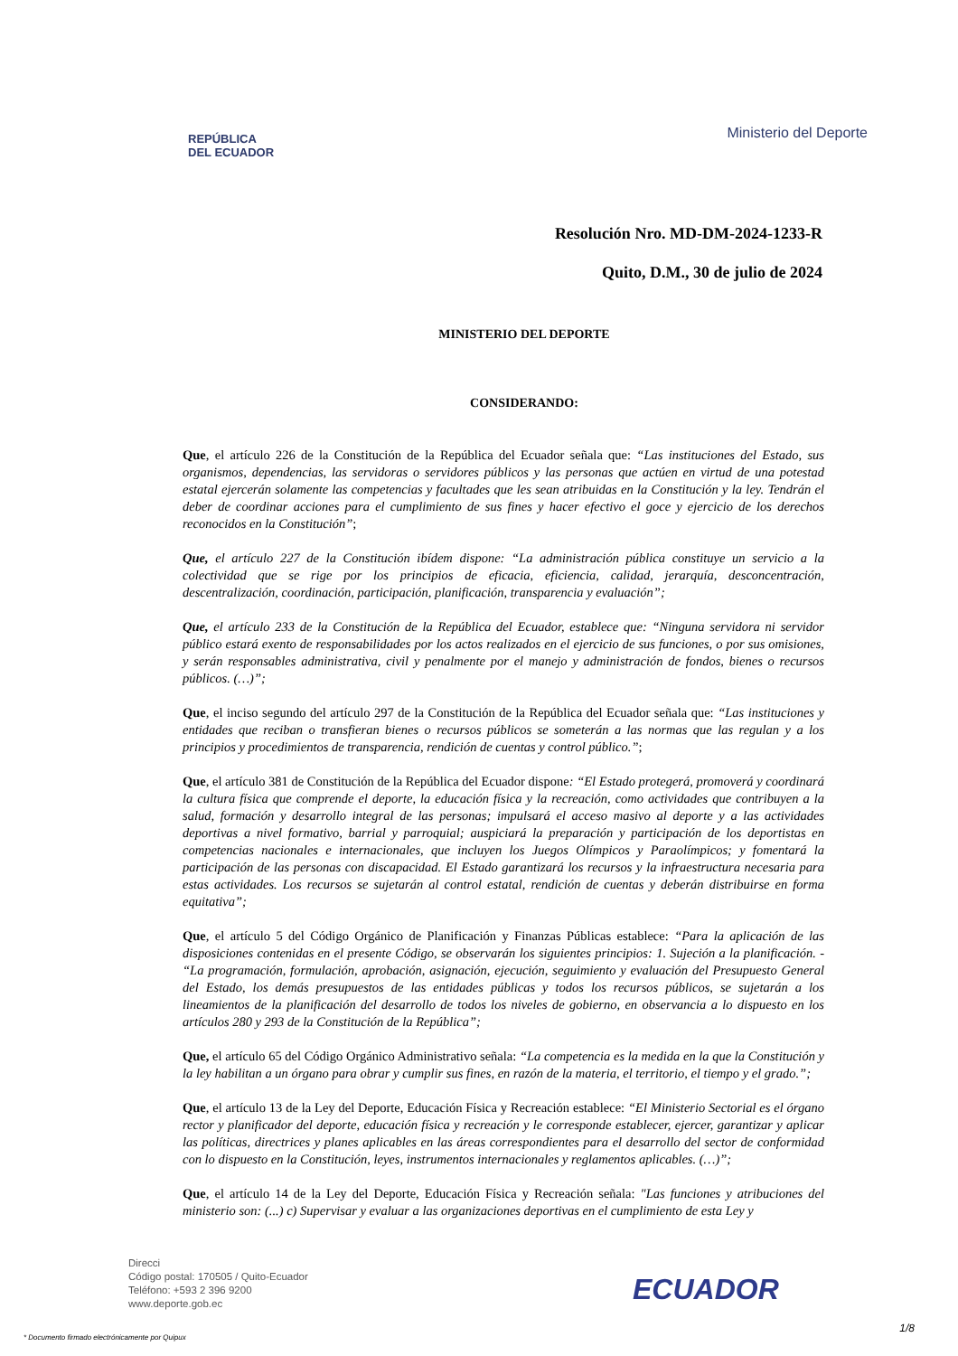REPÚBLICA
DEL ECUADOR
Ministerio del Deporte
Resolución Nro. MD-DM-2024-1233-R
Quito, D.M., 30 de julio de 2024
MINISTERIO DEL DEPORTE
CONSIDERANDO:
Que, el artículo 226 de la Constitución de la República del Ecuador señala que: “Las instituciones del Estado, sus organismos, dependencias, las servidoras o servidores públicos y las personas que actúen en virtud de una potestad estatal ejercerán solamente las competencias y facultades que les sean atribuidas en la Constitución y la ley. Tendrán el deber de coordinar acciones para el cumplimiento de sus fines y hacer efectivo el goce y ejercicio de los derechos reconocidos en la Constitución”;
Que, el artículo 227 de la Constitución ibídem dispone: “La administración pública constituye un servicio a la colectividad que se rige por los principios de eficacia, eficiencia, calidad, jerarquía, desconcentración, descentralización, coordinación, participación, planificación, transparencia y evaluación”;
Que, el artículo 233 de la Constitución de la República del Ecuador, establece que: “Ninguna servidora ni servidor público estará exento de responsabilidades por los actos realizados en el ejercicio de sus funciones, o por sus omisiones, y serán responsables administrativa, civil y penalmente por el manejo y administración de fondos, bienes o recursos públicos. (…)”;
Que, el inciso segundo del artículo 297 de la Constitución de la República del Ecuador señala que: “Las instituciones y entidades que reciban o transfieran bienes o recursos públicos se someterán a las normas que las regulan y a los principios y procedimientos de transparencia, rendición de cuentas y control público.”;
Que, el artículo 381 de Constitución de la República del Ecuador dispone: “El Estado protegerá, promoverá y coordinará la cultura física que comprende el deporte, la educación física y la recreación, como actividades que contribuyen a la salud, formación y desarrollo integral de las personas; impulsará el acceso masivo al deporte y a las actividades deportivas a nivel formativo, barrial y parroquial; auspiciará la preparación y participación de los deportistas en competencias nacionales e internacionales, que incluyen los Juegos Olímpicos y Paraolímpicos; y fomentará la participación de las personas con discapacidad. El Estado garantizará los recursos y la infraestructura necesaria para estas actividades. Los recursos se sujetarán al control estatal, rendición de cuentas y deberán distribuirse en forma equitativa”;
Que, el artículo 5 del Código Orgánico de Planificación y Finanzas Públicas establece: “Para la aplicación de las disposiciones contenidas en el presente Código, se observarán los siguientes principios: 1. Sujeción a la planificación. - “La programación, formulación, aprobación, asignación, ejecución, seguimiento y evaluación del Presupuesto General del Estado, los demás presupuestos de las entidades públicas y todos los recursos públicos, se sujetarán a los lineamientos de la planificación del desarrollo de todos los niveles de gobierno, en observancia a lo dispuesto en los artículos 280 y 293 de la Constitución de la República”;
Que, el artículo 65 del Código Orgánico Administrativo señala: “La competencia es la medida en la que la Constitución y la ley habilitan a un órgano para obrar y cumplir sus fines, en razón de la materia, el territorio, el tiempo y el grado.”;
Que, el artículo 13 de la Ley del Deporte, Educación Física y Recreación establece: “El Ministerio Sectorial es el órgano rector y planificador del deporte, educación física y recreación y le corresponde establecer, ejercer, garantizar y aplicar las políticas, directrices y planes aplicables en las áreas correspondientes para el desarrollo del sector de conformidad con lo dispuesto en la Constitución, leyes, instrumentos internacionales y reglamentos aplicables. (…)”;
Que, el artículo 14 de la Ley del Deporte, Educación Física y Recreación señala: "Las funciones y atribuciones del ministerio son: (...) c) Supervisar y evaluar a las organizaciones deportivas en el cumplimiento de esta Ley y
Direcci
Código postal: 170505 / Quito-Ecuador
Teléfono: +593 2 396 9200
www.deporte.gob.ec
ECUADOR
1/8
* Documento firmado electrónicamente por Quipux